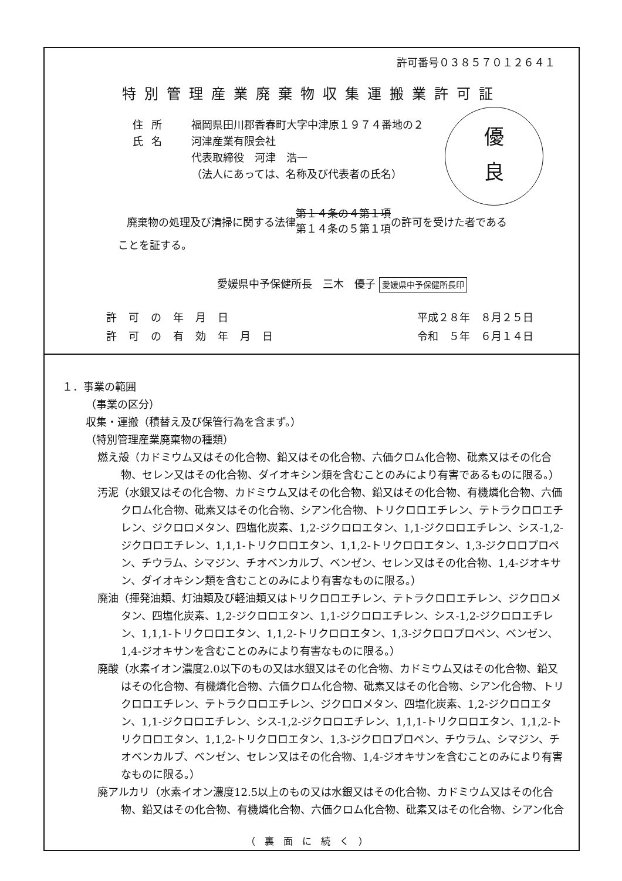許可番号０３８５７０１２６４１
特別管理産業廃棄物収集運搬業許可証
住所 福岡県田川郡香春町大字中津原１９７４番地の２
氏名 河津産業有限会社
代表取締役　河津　浩一
（法人にあっては、名称及び代表者の氏名）
優
良
廃棄物の処理及び清掃に関する法律 第１４条の４第１項
第１４条の５第１項 の許可を受けた者である
ことを証する。
愛媛県中予保健所長　三木　優子 愛媛県中予保健所長印
許可の年月日 平成２８年　８月２５日
許可の有効年月日 令和　５年　６月１４日
１．事業の範囲
（事業の区分）
収集・運搬（積替え及び保管行為を含まず。）
（特別管理産業廃棄物の種類）
燃え殻（カドミウム又はその化合物、鉛又はその化合物、六価クロム化合物、砒素又はその化合物、セレン又はその化合物、ダイオキシン類を含むことのみにより有害であるものに限る。）
汚泥（水銀又はその化合物、カドミウム又はその化合物、鉛又はその化合物、有機燐化合物、六価クロム化合物、砒素又はその化合物、シアン化合物、トリクロロエチレン、テトラクロロエチレン、ジクロロメタン、四塩化炭素、1,2-ジクロロエタン、1,1-ジクロロエチレン、シス-1,2-ジクロロエチレン、1,1,1-トリクロロエタン、1,1,2-トリクロロエタン、1,3-ジクロロプロペン、チウラム、シマジン、チオベンカルブ、ベンゼン、セレン又はその化合物、1,4-ジオキサン、ダイオキシン類を含むことのみにより有害なものに限る。）
廃油（揮発油類、灯油類及び軽油類又はトリクロロエチレン、テトラクロロエチレン、ジクロロメタン、四塩化炭素、1,2-ジクロロエタン、1,1-ジクロロエチレン、シス-1,2-ジクロロエチレン、1,1,1-トリクロロエタン、1,1,2-トリクロロエタン、1,3-ジクロロプロペン、ベンゼン、1,4-ジオキサンを含むことのみにより有害なものに限る。）
廃酸（水素イオン濃度2.0以下のもの又は水銀又はその化合物、カドミウム又はその化合物、鉛又はその化合物、有機燐化合物、六価クロム化合物、砒素又はその化合物、シアン化合物、トリクロロエチレン、テトラクロロエチレン、ジクロロメタン、四塩化炭素、1,2-ジクロロエタン、1,1-ジクロロエチレン、シス-1,2-ジクロロエチレン、1,1,1-トリクロロエタン、1,1,2-トリクロロエタン、1,1,2-トリクロロエタン、1,3-ジクロロプロペン、チウラム、シマジン、チオベンカルブ、ベンゼン、セレン又はその化合物、1,4-ジオキサンを含むことのみにより有害なものに限る。）
廃アルカリ（水素イオン濃度12.5以上のもの又は水銀又はその化合物、カドミウム又はその化合物、鉛又はその化合物、有機燐化合物、六価クロム化合物、砒素又はその化合物、シアン化合
（裏面に続く）